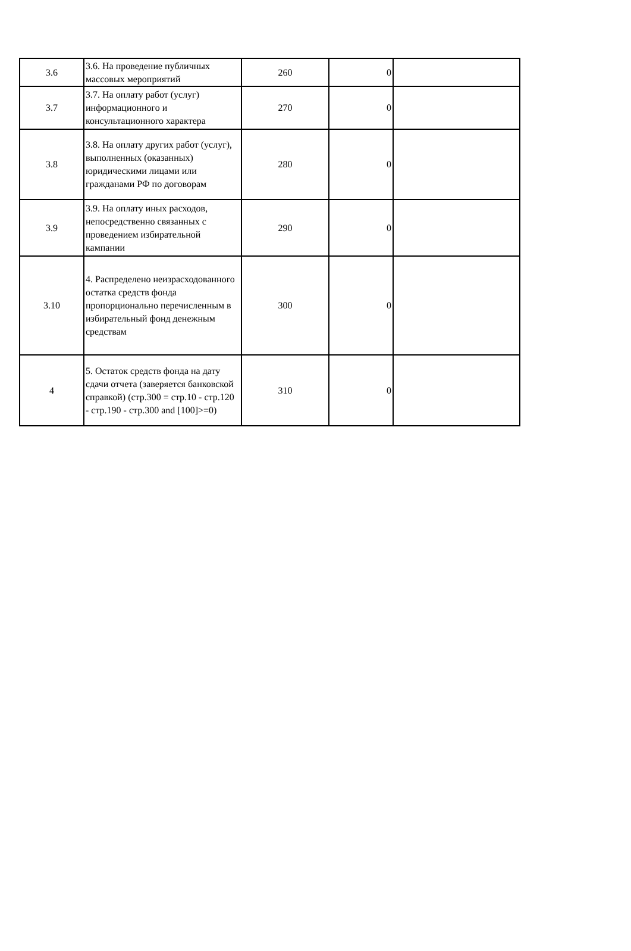| 3.6 | 3.6. На проведение публичных массовых мероприятий | 260 | 0 | |
| 3.7 | 3.7. На оплату работ (услуг) информационного и консультационного характера | 270 | 0 | |
| 3.8 | 3.8. На оплату других работ (услуг), выполненных (оказанных) юридическими лицами или гражданами РФ по договорам | 280 | 0 | |
| 3.9 | 3.9. На оплату иных расходов, непосредственно связанных с проведением избирательной кампании | 290 | 0 | |
| 3.10 | 4. Распределено неизрасходованного остатка средств фонда пропорционально перечисленным в избирательный фонд денежным средствам | 300 | 0 | |
| 4 | 5. Остаток средств фонда на дату сдачи отчета (заверяется банковской справкой) (стр.300 = стр.10 - стр.120 - стр.190 - стр.300 and [100]>=0) | 310 | 0 | |